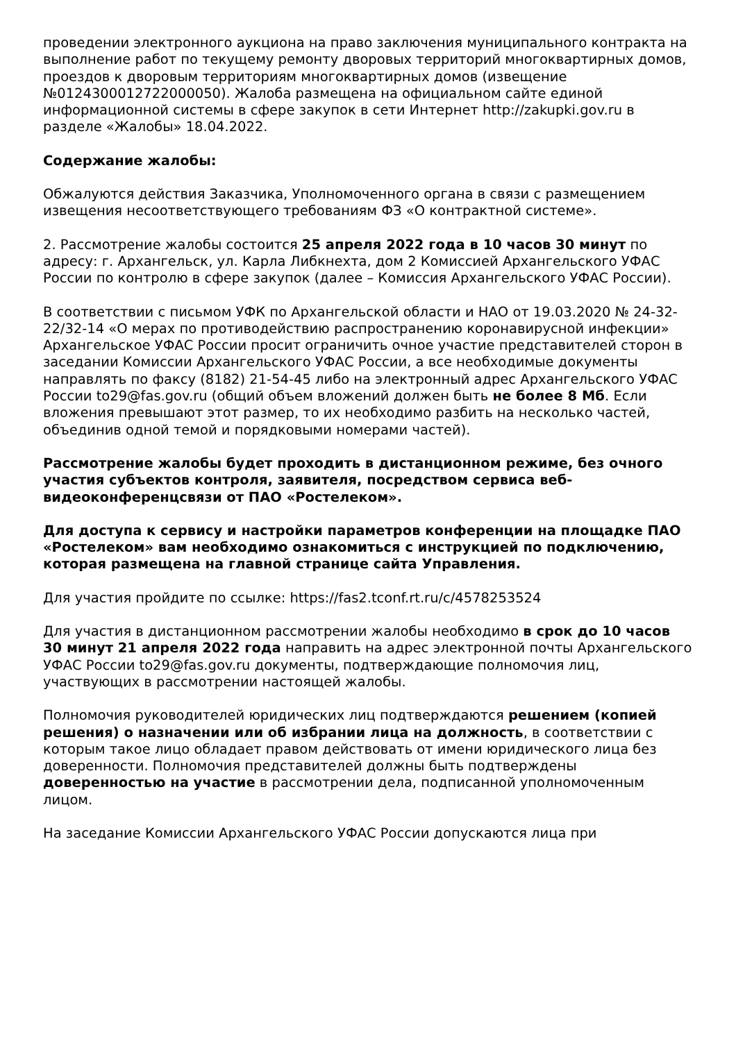проведении электронного аукциона на право заключения муниципального контракта на выполнение работ по текущему ремонту дворовых территорий многоквартирных домов, проездов к дворовым территориям многоквартирных домов (извещение №0124300012722000050). Жалоба размещена на официальном сайте единой информационной системы в сфере закупок в сети Интернет http://zakupki.gov.ru в разделе «Жалобы» 18.04.2022.
Содержание жалобы:
Обжалуются действия Заказчика, Уполномоченного органа в связи с размещением извещения несоответствующего требованиям ФЗ «О контрактной системе».
2. Рассмотрение жалобы состоится 25 апреля 2022 года в 10 часов 30 минут по адресу: г. Архангельск, ул. Карла Либкнехта, дом 2 Комиссией Архангельского УФАС России по контролю в сфере закупок (далее – Комиссия Архангельского УФАС России).
В соответствии с письмом УФК по Архангельской области и НАО от 19.03.2020 № 24-32-22/32-14 «О мерах по противодействию распространению коронавирусной инфекции» Архангельское УФАС России просит ограничить очное участие представителей сторон в заседании Комиссии Архангельского УФАС России, а все необходимые документы направлять по факсу (8182) 21-54-45 либо на электронный адрес Архангельского УФАС России to29@fas.gov.ru (общий объем вложений должен быть не более 8 Мб. Если вложения превышают этот размер, то их необходимо разбить на несколько частей, объединив одной темой и порядковыми номерами частей).
Рассмотрение жалобы будет проходить в дистанционном режиме, без очного участия субъектов контроля, заявителя, посредством сервиса веб-видеоконференцсвязи от ПАО «Ростелеком».
Для доступа к сервису и настройки параметров конференции на площадке ПАО «Ростелеком» вам необходимо ознакомиться с инструкцией по подключению, которая размещена на главной странице сайта Управления.
Для участия пройдите по ссылке: https://fas2.tconf.rt.ru/c/4578253524
Для участия в дистанционном рассмотрении жалобы необходимо в срок до 10 часов 30 минут 21 апреля 2022 года направить на адрес электронной почты Архангельского УФАС России to29@fas.gov.ru документы, подтверждающие полномочия лиц, участвующих в рассмотрении настоящей жалобы.
Полномочия руководителей юридических лиц подтверждаются решением (копией решения) о назначении или об избрании лица на должность, в соответствии с которым такое лицо обладает правом действовать от имени юридического лица без доверенности. Полномочия представителей должны быть подтверждены доверенностью на участие в рассмотрении дела, подписанной уполномоченным лицом.
На заседание Комиссии Архангельского УФАС России допускаются лица при